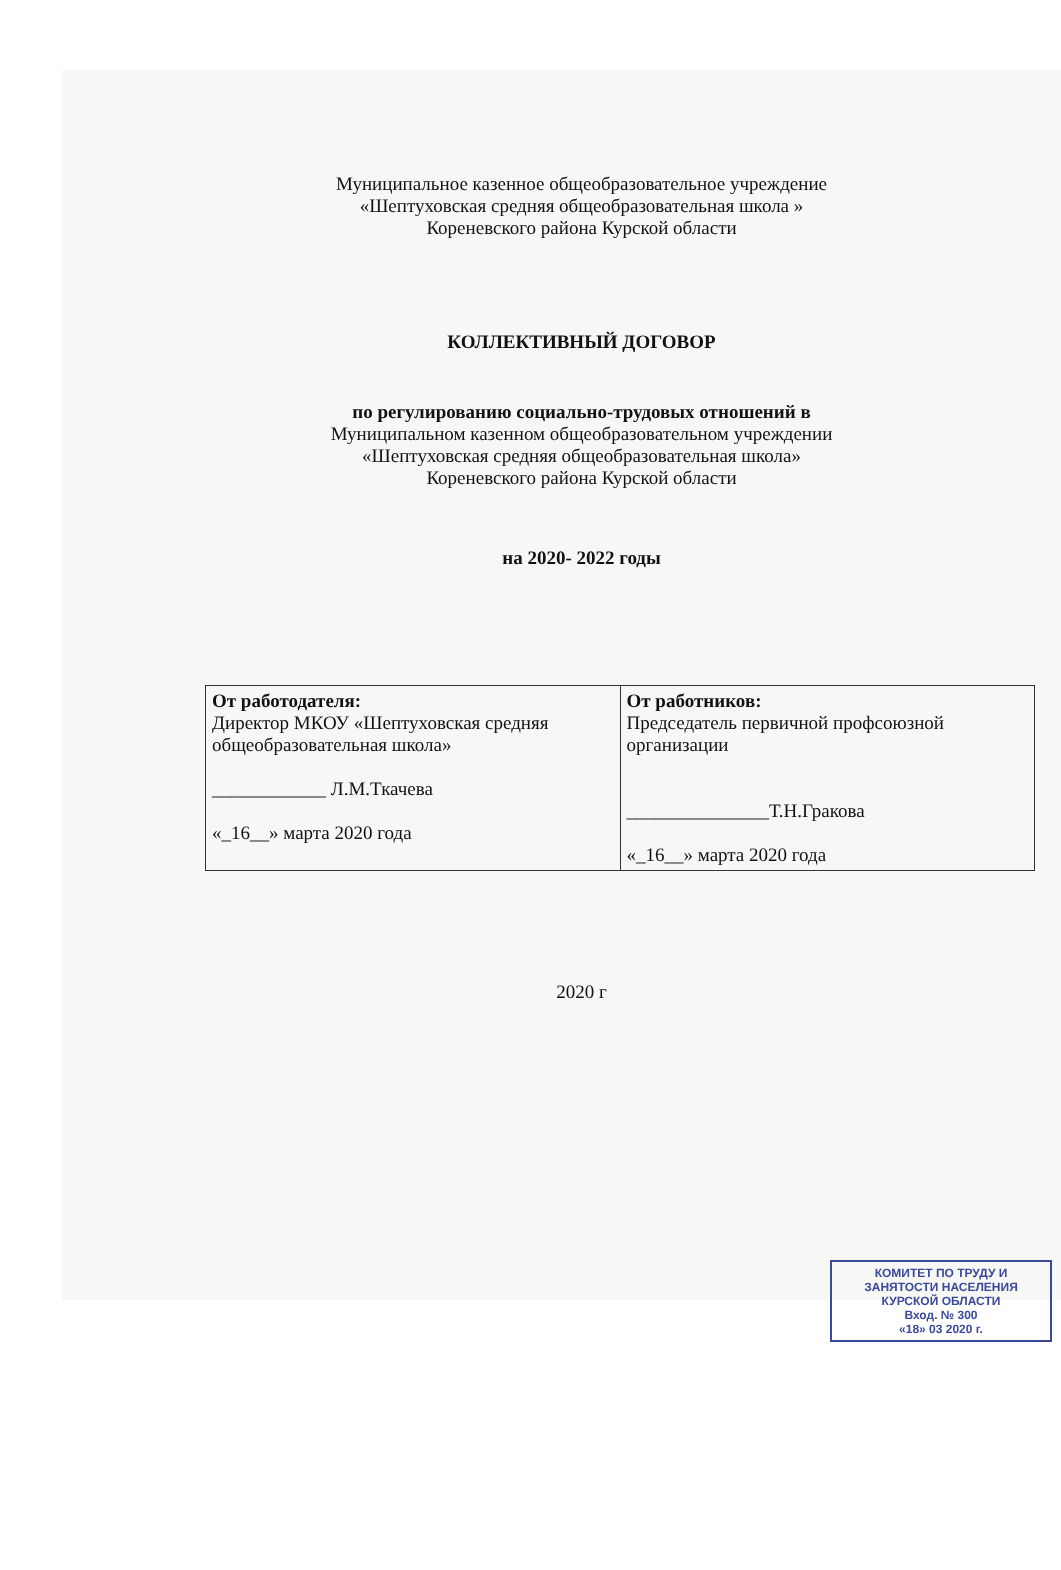Муниципальное казенное общеобразовательное учреждение
«Шептуховская средняя общеобразовательная школа »
Кореневского района Курской области
КОЛЛЕКТИВНЫЙ ДОГОВОР
по регулированию социально-трудовых отношений в
Муниципальном казенном общеобразовательном учреждении
«Шептуховская средняя общеобразовательная школа»
Кореневского района Курской области
на 2020- 2022 годы
| От работодателя: Директор МКОУ «Шептуховская средняя общеобразовательная школа» ____________ Л.М.Ткачева «_16__» марта 2020 года | От работников: Председатель первичной профсоюзной организации _______________Т.Н.Гракова «_16__» марта 2020 года |
2020 г
КОМИТЕТ ПО ТРУДУ И ЗАНЯТОСТИ НАСЕЛЕНИЯ КУРСКОЙ ОБЛАСТИ
Вход. № 300
«18» 03 2020 г.